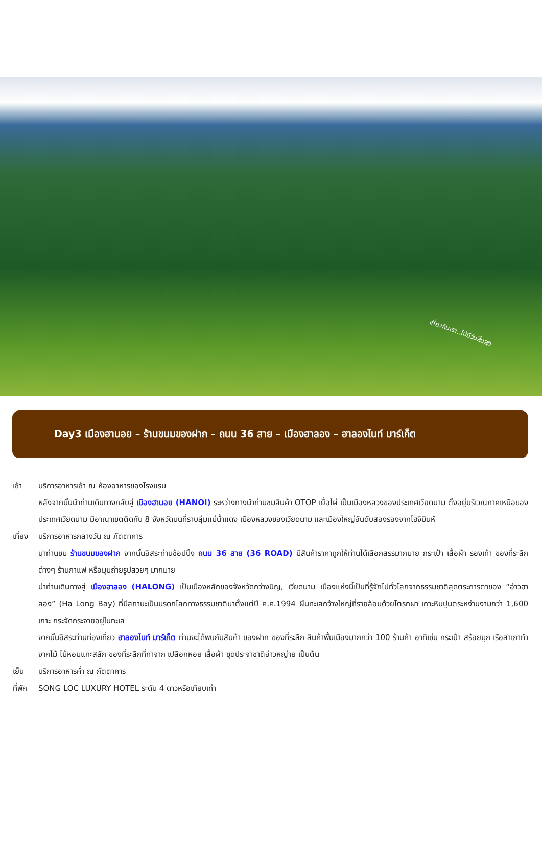เที่ยวกับเรา..ไม่มีวันสิ้นสุด
Day3 เมืองฮานอย – ร้านขนมของฝาก – ถนน 36 สาย – เมืองฮาลอง – ฮาลองไนท์ มาร์เก็ต
เช้า บริการอาหารเช้า ณ ห้องอาหารของโรงแรม
หลังจากนั้นนำท่านเดินทางกลับสู่ เมืองฮานอย (HANOI) ระหว่างทางนำท่านชมสินค้า OTOP เยื่อไผ่ เป็นเมืองหลวงของประเทศเวียดนาม ตั้งอยู่บริเวณภาคเหนือของประเทศเวียดนาม มีอาณาเขตติดกับ 8 จังหวัดบนที่ราบลุ่มแม่น้ำแดง เมืองหลวงของเวียดนาม และเมืองใหญ่อันดับสองรองจากโฮจิมินห์
เที่ยง
บริการอาหารกลางวัน ณ ภัตตาคาร
นำท่านชม ร้านขนมของฝาก จากนั้นอิสระท่านช้อปปิ้ง ถนน 36 สาย (36 ROAD) มีสินค้าราคาถูกให้ท่านได้เลือกสรรมากมาย กระเป๋า เสื้อผ้า รองเท้า ของที่ระลึกต่างๆ ร้านกาแฟ หรือมุมถ่ายรูปสวยๆ มากมาย
นำท่านเดินทางสู่ เมืองฮาลอง (HALONG) เป็นเมืองหลักของจังหวัดกว่างนิญ, เวียดนาม เมืองแห่งนี้เป็นที่รู้จักไปทั่วโลกจากธรรมชาติสุดตระการตาของ “อ่าวฮาลอง” (Ha Long Bay) ที่มีสถานะเป็นมรดกโลกทางธรรมชาติมาตั้งแต่ปี ค.ศ.1994 ผืนทะเลกว้างใหญ่ที่รายล้อมด้วยโตรกผา เกาะหินปูนตระหง่านงามกว่า 1,600 เกาะ กระจัดกระจายอยู่ในทะเล
จากนั้นอิสระท่านท่องเที่ยว ฮาลองไนท์ มาร์เก็ต ท่านจะได้พบกับสินค้า ของฝาก ของที่ระลึก สินค้าพื้นเมืองมากกว่า 100 ร้านค้า อาทิเช่น กระเป๋า สร้อยมุก เรือสำเภาทำจากไม้ ไม้หอมแกะสลัก ของที่ระลึกที่ทำจาก เปลือกหอย เสื้อผ้า ชุดประจำชาติอ่าวหญ่าย เป็นต้น
เย็น บริการอาหารค่ำ ณ ภัตตาคาร
ที่พัก
SONG LOC LUXURY HOTEL ระดับ 4 ดาวหรือเทียบเท่า